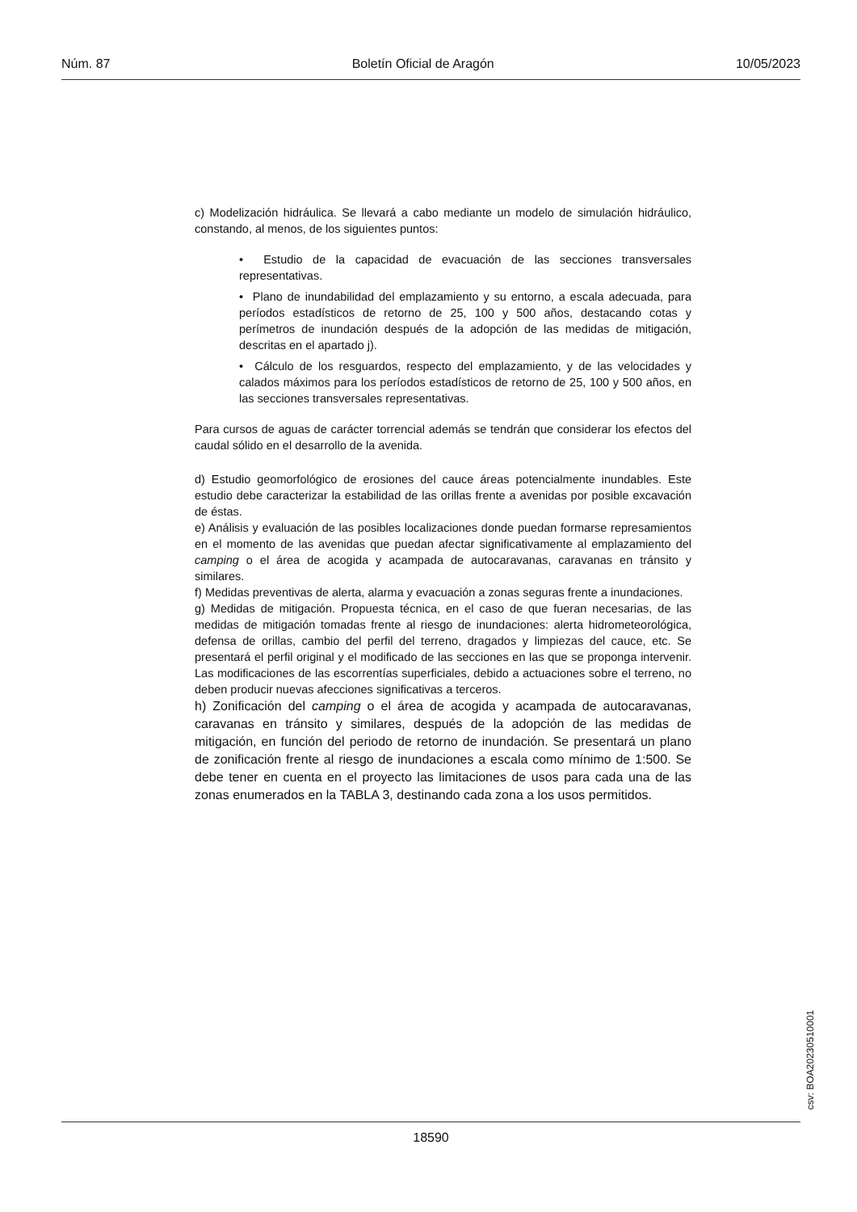Núm. 87 Boletín Oficial de Aragón 10/05/2023
c) Modelización hidráulica. Se llevará a cabo mediante un modelo de simulación hidráulico, constando, al menos, de los siguientes puntos:
• Estudio de la capacidad de evacuación de las secciones transversales representativas.
• Plano de inundabilidad del emplazamiento y su entorno, a escala adecuada, para períodos estadísticos de retorno de 25, 100 y 500 años, destacando cotas y perímetros de inundación después de la adopción de las medidas de mitigación, descritas en el apartado j).
• Cálculo de los resguardos, respecto del emplazamiento, y de las velocidades y calados máximos para los períodos estadísticos de retorno de 25, 100 y 500 años, en las secciones transversales representativas.
Para cursos de aguas de carácter torrencial además se tendrán que considerar los efectos del caudal sólido en el desarrollo de la avenida.
d) Estudio geomorfológico de erosiones del cauce áreas potencialmente inundables. Este estudio debe caracterizar la estabilidad de las orillas frente a avenidas por posible excavación de éstas.
e) Análisis y evaluación de las posibles localizaciones donde puedan formarse represamientos en el momento de las avenidas que puedan afectar significativamente al emplazamiento del camping o el área de acogida y acampada de autocaravanas, caravanas en tránsito y similares.
f) Medidas preventivas de alerta, alarma y evacuación a zonas seguras frente a inundaciones.
g) Medidas de mitigación. Propuesta técnica, en el caso de que fueran necesarias, de las medidas de mitigación tomadas frente al riesgo de inundaciones: alerta hidrometeorológica, defensa de orillas, cambio del perfil del terreno, dragados y limpiezas del cauce, etc. Se presentará el perfil original y el modificado de las secciones en las que se proponga intervenir. Las modificaciones de las escorrentías superficiales, debido a actuaciones sobre el terreno, no deben producir nuevas afecciones significativas a terceros.
h) Zonificación del camping o el área de acogida y acampada de autocaravanas, caravanas en tránsito y similares, después de la adopción de las medidas de mitigación, en función del periodo de retorno de inundación. Se presentará un plano de zonificación frente al riesgo de inundaciones a escala como mínimo de 1:500. Se debe tener en cuenta en el proyecto las limitaciones de usos para cada una de las zonas enumerados en la TABLA 3, destinando cada zona a los usos permitidos.
csv: BOA20230510001
18590